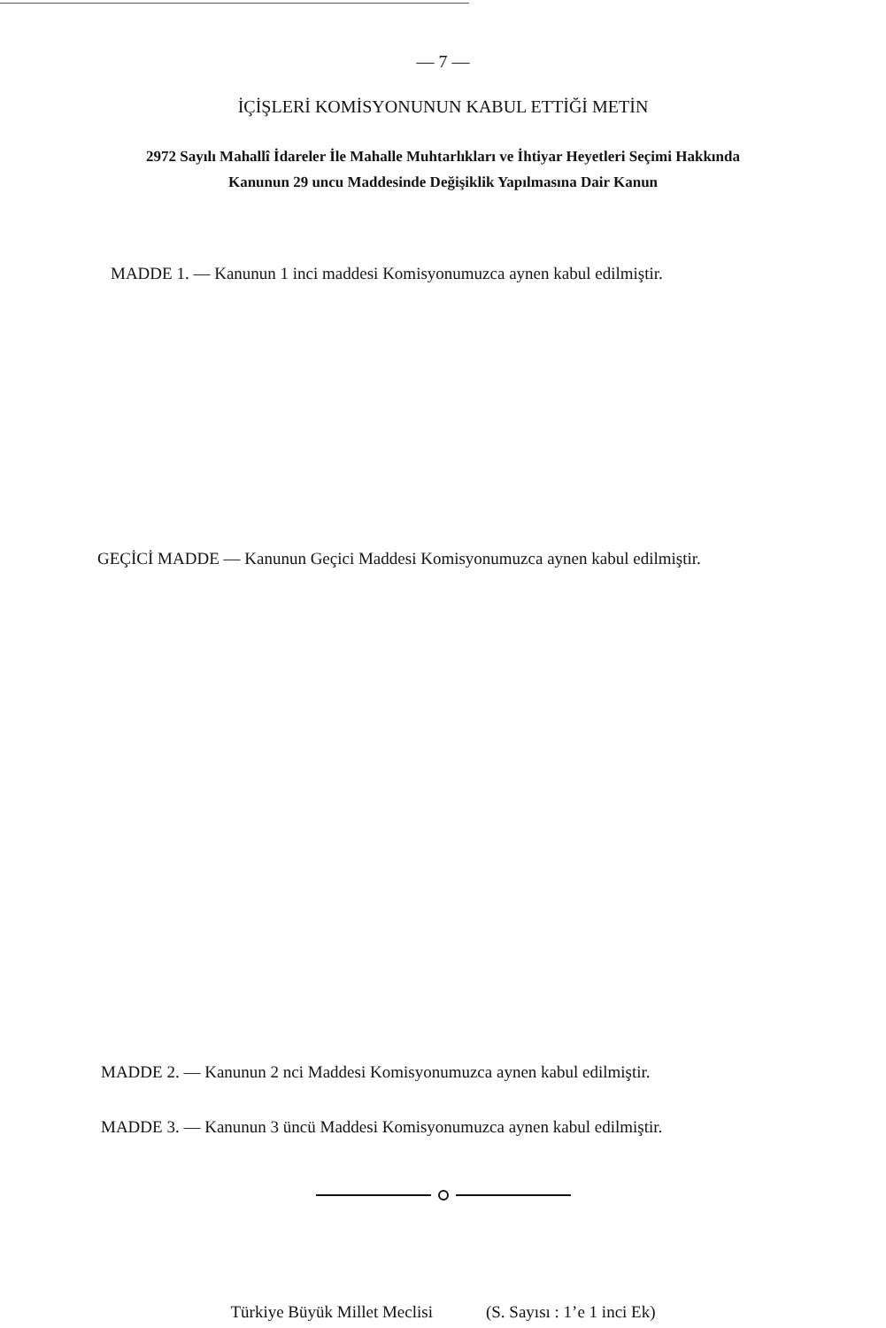— 7 —
İÇİŞLERİ KOMİSYONUNUN KABUL ETTİĞİ METİN
2972 Sayılı Mahallî İdareler İle Mahalle Muhtarlıkları ve İhtiyar Heyetleri Seçimi Hakkında
Kanunun 29 uncu Maddesinde Değişiklik Yapılmasına Dair Kanun
MADDE 1. — Kanunun 1 inci maddesi Komisyonumuzca aynen kabul edilmiştir.
GEÇİCİ MADDE — Kanunun Geçici Maddesi Komisyonumuzca aynen kabul edilmiştir.
MADDE 2. — Kanunun 2 nci Maddesi Komisyonumuzca aynen kabul edilmiştir.
MADDE 3. — Kanunun 3 üncü Maddesi Komisyonumuzca aynen kabul edilmiştir.
Türkiye Büyük Millet Meclisi (S. Sayısı : 1’e 1 inci Ek)